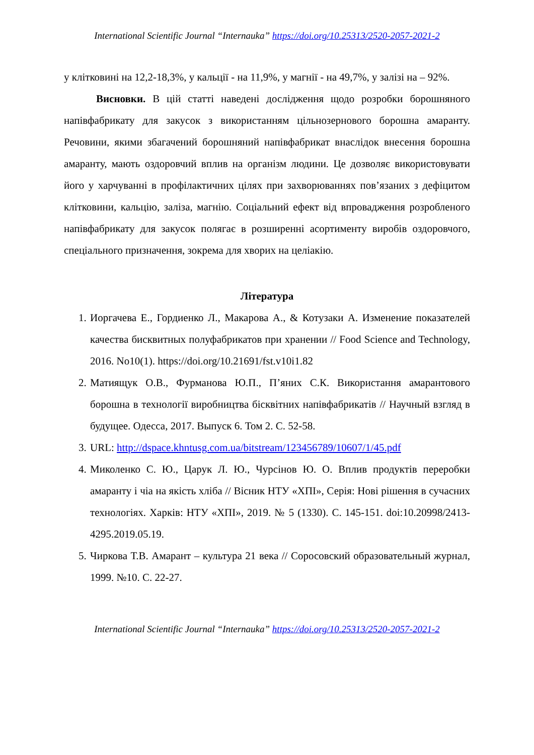International Scientific Journal “Internauka” https://doi.org/10.25313/2520-2057-2021-2
у клітковині на 12,2-18,3%, у кальції - на 11,9%, у магнії - на 49,7%, у залізі на – 92%.
Висновки. В цій статті наведені дослідження щодо розробки борошняного напівфабрикату для закусок з використанням цільнозернового борошна амаранту. Речовини, якими збагачений борошняний напівфабрикат внаслідок внесення борошна амаранту, мають оздоровчий вплив на організм людини. Це дозволяє використовувати його у харчуванні в профілактичних цілях при захворюваннях пов’язаних з дефіцитом клітковини, кальцію, заліза, магнію. Соціальний ефект від впровадження розробленого напівфабрикату для закусок полягає в розширенні асортименту виробів оздоровчого, спеціального призначення, зокрема для хворих на целіакію.
Література
1. Иоргачева Е., Гордиенко Л., Макарова А., & Котузаки А. Изменение показателей качества бисквитных полуфабрикатов при хранении // Food Science and Technology, 2016. No10(1). https://doi.org/10.21691/fst.v10i1.82
2. Матиящук О.В., Фурманова Ю.П., П’яних С.К. Використання амарантового борошна в технології виробництва бісквітних напівфабрикатів // Научный взгляд в будущее. Одесса, 2017. Выпуск 6. Том 2. С. 52-58.
3. URL: http://dspace.khntusg.com.ua/bitstream/123456789/10607/1/45.pdf
4. Миколенко С. Ю., Царук Л. Ю., Чурсінов Ю. О. Вплив продуктів переробки амаранту і чіа на якість хліба // Вісник НТУ «ХПІ», Серія: Нові рішення в сучасних технологіях. Харків: НТУ «ХПІ», 2019. № 5 (1330). С. 145-151. doi:10.20998/2413-4295.2019.05.19.
5. Чиркова Т.В. Амарант – культура 21 века // Соросовский образовательный журнал, 1999. №10. С. 22-27.
International Scientific Journal “Internauka” https://doi.org/10.25313/2520-2057-2021-2